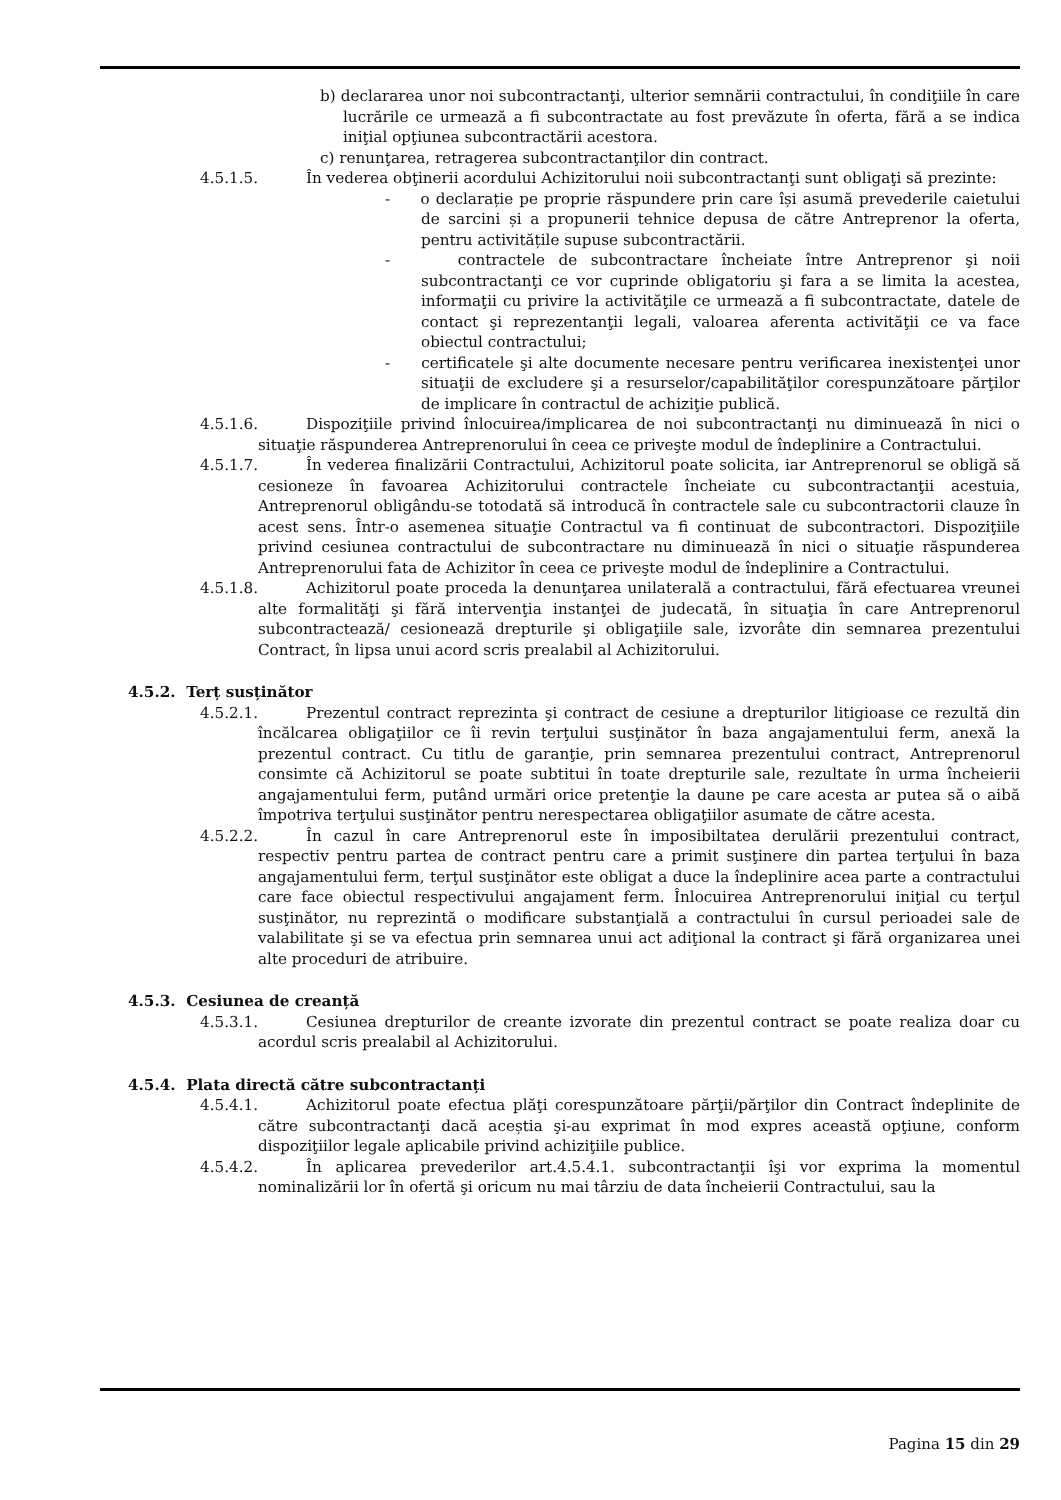b) declararea unor noi subcontractanţi, ulterior semnării contractului, în condiţiile în care lucrările ce urmează a fi subcontractate au fost prevăzute în oferta, fără a se indica iniţial opţiunea subcontractării acestora.
c) renunţarea, retragerea subcontractanţilor din contract.
4.5.1.5. În vederea obţinerii acordului Achizitorului noii subcontractanţi sunt obligaţi să prezinte:
- o declarație pe proprie răspundere prin care își asumă prevederile caietului de sarcini și a propunerii tehnice depusa de către Antreprenor la oferta, pentru activitățile supuse subcontractării.
- contractele de subcontractare încheiate între Antreprenor şi noii subcontractanţi ce vor cuprinde obligatoriu şi fara a se limita la acestea, informaţii cu privire la activităţile ce urmează a fi subcontractate, datele de contact şi reprezentanţii legali, valoarea aferenta activităţii ce va face obiectul contractului;
- certificatele şi alte documente necesare pentru verificarea inexistenţei unor situaţii de excludere şi a resurselor/capabilităţilor corespunzătoare părţilor de implicare în contractul de achiziţie publică.
4.5.1.6. Dispoziţiile privind înlocuirea/implicarea de noi subcontractanţi nu diminuează în nici o situaţie răspunderea Antreprenorului în ceea ce priveşte modul de îndeplinire a Contractului.
4.5.1.7. În vederea finalizării Contractului, Achizitorul poate solicita, iar Antreprenorul se obligă să cesioneze în favoarea Achizitorului contractele încheiate cu subcontractanţii acestuia, Antreprenorul obligându-se totodată să introducă în contractele sale cu subcontractorii clauze în acest sens. Într-o asemenea situaţie Contractul va fi continuat de subcontractori. Dispoziţiile privind cesiunea contractului de subcontractare nu diminuează în nici o situaţie răspunderea Antreprenorului fata de Achizitor în ceea ce priveşte modul de îndeplinire a Contractului.
4.5.1.8. Achizitorul poate proceda la denunţarea unilaterală a contractului, fără efectuarea vreunei alte formalităţi şi fără intervenţia instanţei de judecată, în situaţia în care Antreprenorul subcontractează/ cesionează drepturile şi obligaţiile sale, izvorâte din semnarea prezentului Contract, în lipsa unui acord scris prealabil al Achizitorului.
4.5.2. Terț susținător
4.5.2.1. Prezentul contract reprezinta şi contract de cesiune a drepturilor litigioase ce rezultă din încălcarea obligaţiilor ce îi revin terţului susţinător în baza angajamentului ferm, anexă la prezentul contract. Cu titlu de garanţie, prin semnarea prezentului contract, Antreprenorul consimte că Achizitorul se poate subtitui în toate drepturile sale, rezultate în urma încheierii angajamentului ferm, putând urmări orice pretenţie la daune pe care acesta ar putea să o aibă împotriva terţului susţinător pentru nerespectarea obligaţiilor asumate de către acesta.
4.5.2.2. În cazul în care Antreprenorul este în imposibiltatea derulării prezentului contract, respectiv pentru partea de contract pentru care a primit susţinere din partea terţului în baza angajamentului ferm, terţul susţinător este obligat a duce la îndeplinire acea parte a contractului care face obiectul respectivului angajament ferm. Înlocuirea Antreprenorului iniţial cu terţul susţinător, nu reprezintă o modificare substanţială a contractului în cursul perioadei sale de valabilitate şi se va efectua prin semnarea unui act adiţional la contract şi fără organizarea unei alte proceduri de atribuire.
4.5.3. Cesiunea de creanță
4.5.3.1. Cesiunea drepturilor de creante izvorate din prezentul contract se poate realiza doar cu acordul scris prealabil al Achizitorului.
4.5.4. Plata directă către subcontractanți
4.5.4.1. Achizitorul poate efectua plăţi corespunzătoare părţii/părţilor din Contract îndeplinite de către subcontractanţi dacă aceștia şi-au exprimat în mod expres această opţiune, conform dispoziţiilor legale aplicabile privind achiziţiile publice.
4.5.4.2. În aplicarea prevederilor art.4.5.4.1. subcontractanţii îşi vor exprima la momentul nominalizării lor în ofertă şi oricum nu mai târziu de data încheierii Contractului, sau la
Pagina 15 din 29